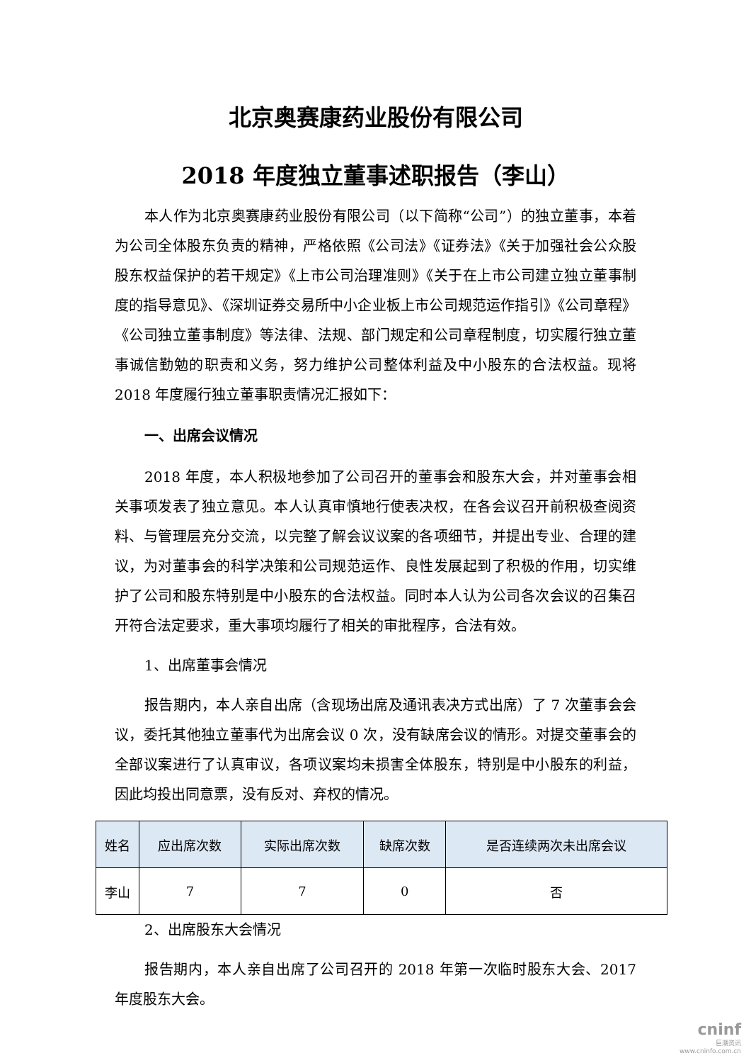北京奥赛康药业股份有限公司
2018 年度独立董事述职报告（李山）
本人作为北京奥赛康药业股份有限公司（以下简称“公司”）的独立董事，本着为公司全体股东负责的精神，严格依照《公司法》《证券法》《关于加强社会公众股股东权益保护的若干规定》《上市公司治理准则》《关于在上市公司建立独立董事制度的指导意见》、《深圳证券交易所中小企业板上市公司规范运作指引》《公司章程》《公司独立董事制度》等法律、法规、部门规定和公司章程制度，切实履行独立董事诚信勤勉的职责和义务，努力维护公司整体利益及中小股东的合法权益。现将 2018 年度履行独立董事职责情况汇报如下：
一、出席会议情况
2018 年度，本人积极地参加了公司召开的董事会和股东大会，并对董事会相关事项发表了独立意见。本人认真审慎地行使表决权，在各会议召开前积极查阅资料、与管理层充分交流，以完整了解会议议案的各项细节，并提出专业、合理的建议，为对董事会的科学决策和公司规范运作、良性发展起到了积极的作用，切实维护了公司和股东特别是中小股东的合法权益。同时本人认为公司各次会议的召集召开符合法定要求，重大事项均履行了相关的审批程序，合法有效。
1、出席董事会情况
报告期内，本人亲自出席（含现场出席及通讯表决方式出席）了 7 次董事会会议，委托其他独立董事代为出席会议 0 次，没有缺席会议的情形。对提交董事会的全部议案进行了认真审议，各项议案均未损害全体股东，特别是中小股东的利益，因此均投出同意票，没有反对、弃权的情况。
| 姓名 | 应出席次数 | 实际出席次数 | 缺席次数 | 是否连续两次未出席会议 |
| --- | --- | --- | --- | --- |
| 李山 | 7 | 7 | 0 | 否 |
2、出席股东大会情况
报告期内，本人亲自出席了公司召开的 2018 年第一次临时股东大会、2017 年度股东大会。
cninf
巨潮资讯
www.cninfo.com.cn